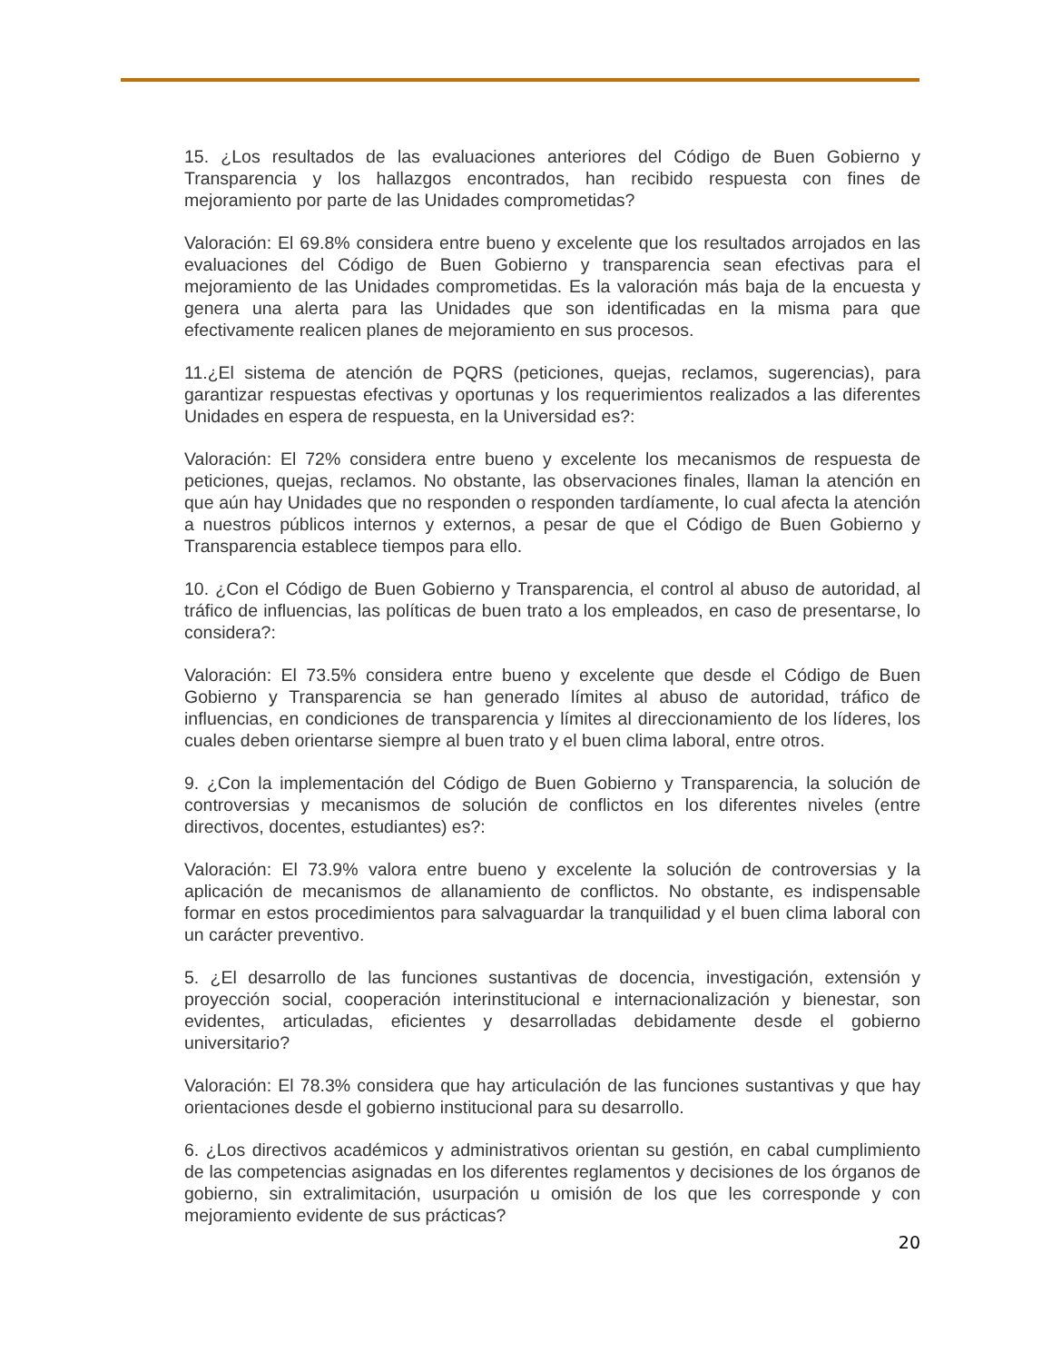15. ¿Los resultados de las evaluaciones anteriores del Código de Buen Gobierno y Transparencia y los hallazgos encontrados, han recibido respuesta con fines de mejoramiento por parte de las Unidades comprometidas?
Valoración: El 69.8% considera entre bueno y excelente que los resultados arrojados en las evaluaciones del Código de Buen Gobierno y transparencia sean efectivas para el mejoramiento de las Unidades comprometidas. Es la valoración más baja de la encuesta y genera una alerta para las Unidades que son identificadas en la misma para que efectivamente realicen planes de mejoramiento en sus procesos.
11.¿El sistema de atención de PQRS (peticiones, quejas, reclamos, sugerencias), para garantizar respuestas efectivas y oportunas y los requerimientos realizados a las diferentes Unidades en espera de respuesta, en la Universidad es?:
Valoración: El 72% considera entre bueno y excelente los mecanismos de respuesta de peticiones, quejas, reclamos. No obstante, las observaciones finales, llaman la atención en que aún hay Unidades que no responden o responden tardíamente, lo cual afecta la atención a nuestros públicos internos y externos, a pesar de que el Código de Buen Gobierno y Transparencia establece tiempos para ello.
10. ¿Con el Código de Buen Gobierno y Transparencia, el control al abuso de autoridad, al tráfico de influencias, las políticas de buen trato a los empleados, en caso de presentarse, lo considera?:
Valoración: El 73.5% considera entre bueno y excelente que desde el Código de Buen Gobierno y Transparencia se han generado límites al abuso de autoridad, tráfico de influencias, en condiciones de transparencia y límites al direccionamiento de los líderes, los cuales deben orientarse siempre al buen trato y el buen clima laboral, entre otros.
9. ¿Con la implementación del Código de Buen Gobierno y Transparencia, la solución de controversias y mecanismos de solución de conflictos en los diferentes niveles (entre directivos, docentes, estudiantes) es?:
Valoración: El 73.9% valora entre bueno y excelente la solución de controversias y la aplicación de mecanismos de allanamiento de conflictos. No obstante, es indispensable formar en estos procedimientos para salvaguardar la tranquilidad y el buen clima laboral con un carácter preventivo.
5. ¿El desarrollo de las funciones sustantivas de docencia, investigación, extensión y proyección social, cooperación interinstitucional e internacionalización y bienestar, son evidentes, articuladas, eficientes y desarrolladas debidamente desde el gobierno universitario?
Valoración: El 78.3% considera que hay articulación de las funciones sustantivas y que hay orientaciones desde el gobierno institucional para su desarrollo.
6. ¿Los directivos académicos y administrativos orientan su gestión, en cabal cumplimiento de las competencias asignadas en los diferentes reglamentos y decisiones de los órganos de gobierno, sin extralimitación, usurpación u omisión de los que les corresponde y con mejoramiento evidente de sus prácticas?
20